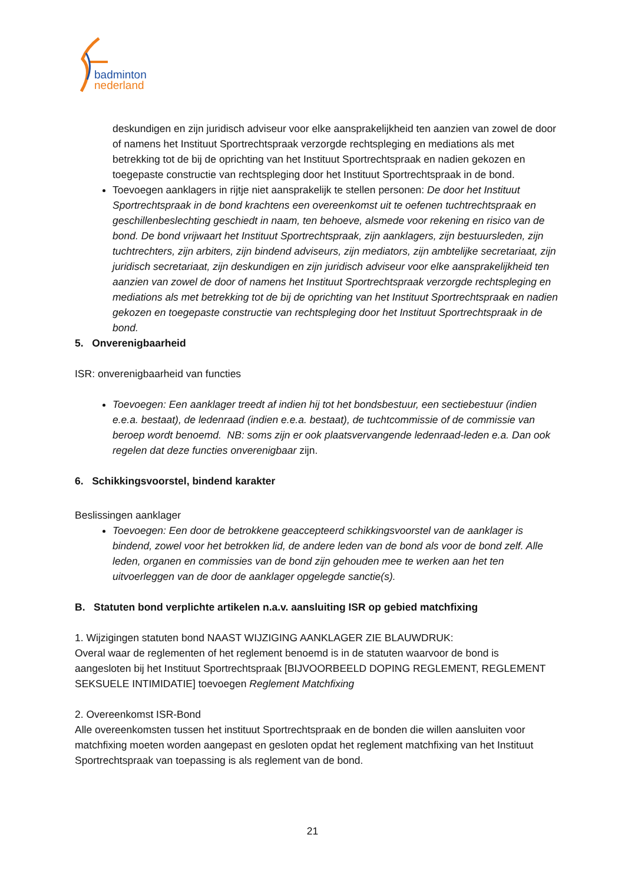badminton
nederland
deskundigen en zijn juridisch adviseur voor elke aansprakelijkheid ten aanzien van zowel de door of namens het Instituut Sportrechtspraak verzorgde rechtspleging en mediations als met betrekking tot de bij de oprichting van het Instituut Sportrechtspraak en nadien gekozen en toegepaste constructie van rechtspleging door het Instituut Sportrechtspraak in de bond.
Toevoegen aanklagers in rijtje niet aansprakelijk te stellen personen: De door het Instituut Sportrechtspraak in de bond krachtens een overeenkomst uit te oefenen tuchtrechtspraak en geschillenbeslechting geschiedt in naam, ten behoeve, alsmede voor rekening en risico van de bond. De bond vrijwaart het Instituut Sportrechtspraak, zijn aanklagers, zijn bestuursleden, zijn tuchtrechters, zijn arbiters, zijn bindend adviseurs, zijn mediators, zijn ambtelijke secretariaat, zijn juridisch secretariaat, zijn deskundigen en zijn juridisch adviseur voor elke aansprakelijkheid ten aanzien van zowel de door of namens het Instituut Sportrechtspraak verzorgde rechtspleging en mediations als met betrekking tot de bij de oprichting van het Instituut Sportrechtspraak en nadien gekozen en toegepaste constructie van rechtspleging door het Instituut Sportrechtspraak in de bond.
5. Onverenigbaarheid
ISR: onverenigbaarheid van functies
Toevoegen: Een aanklager treedt af indien hij tot het bondsbestuur, een sectiebestuur (indien e.e.a. bestaat), de ledenraad (indien e.e.a. bestaat), de tuchtcommissie of de commissie van beroep wordt benoemd. NB: soms zijn er ook plaatsvervangende ledenraad-leden e.a. Dan ook regelen dat deze functies onverenigbaar zijn.
6. Schikkingsvoorstel, bindend karakter
Beslissingen aanklager
Toevoegen: Een door de betrokkene geaccepteerd schikkingsvoorstel van de aanklager is bindend, zowel voor het betrokken lid, de andere leden van de bond als voor de bond zelf. Alle leden, organen en commissies van de bond zijn gehouden mee te werken aan het ten uitvoerleggen van de door de aanklager opgelegde sanctie(s).
B. Statuten bond verplichte artikelen n.a.v. aansluiting ISR op gebied matchfixing
1. Wijzigingen statuten bond NAAST WIJZIGING AANKLAGER ZIE BLAUWDRUK:
Overal waar de reglementen of het reglement benoemd is in de statuten waarvoor de bond is aangesloten bij het Instituut Sportrechtspraak [BIJVOORBEELD DOPING REGLEMENT, REGLEMENT SEKSUELE INTIMIDATIE] toevoegen Reglement Matchfixing
2. Overeenkomst ISR-Bond
Alle overeenkomsten tussen het instituut Sportrechtspraak en de bonden die willen aansluiten voor matchfixing moeten worden aangepast en gesloten opdat het reglement matchfixing van het Instituut Sportrechtspraak van toepassing is als reglement van de bond.
21